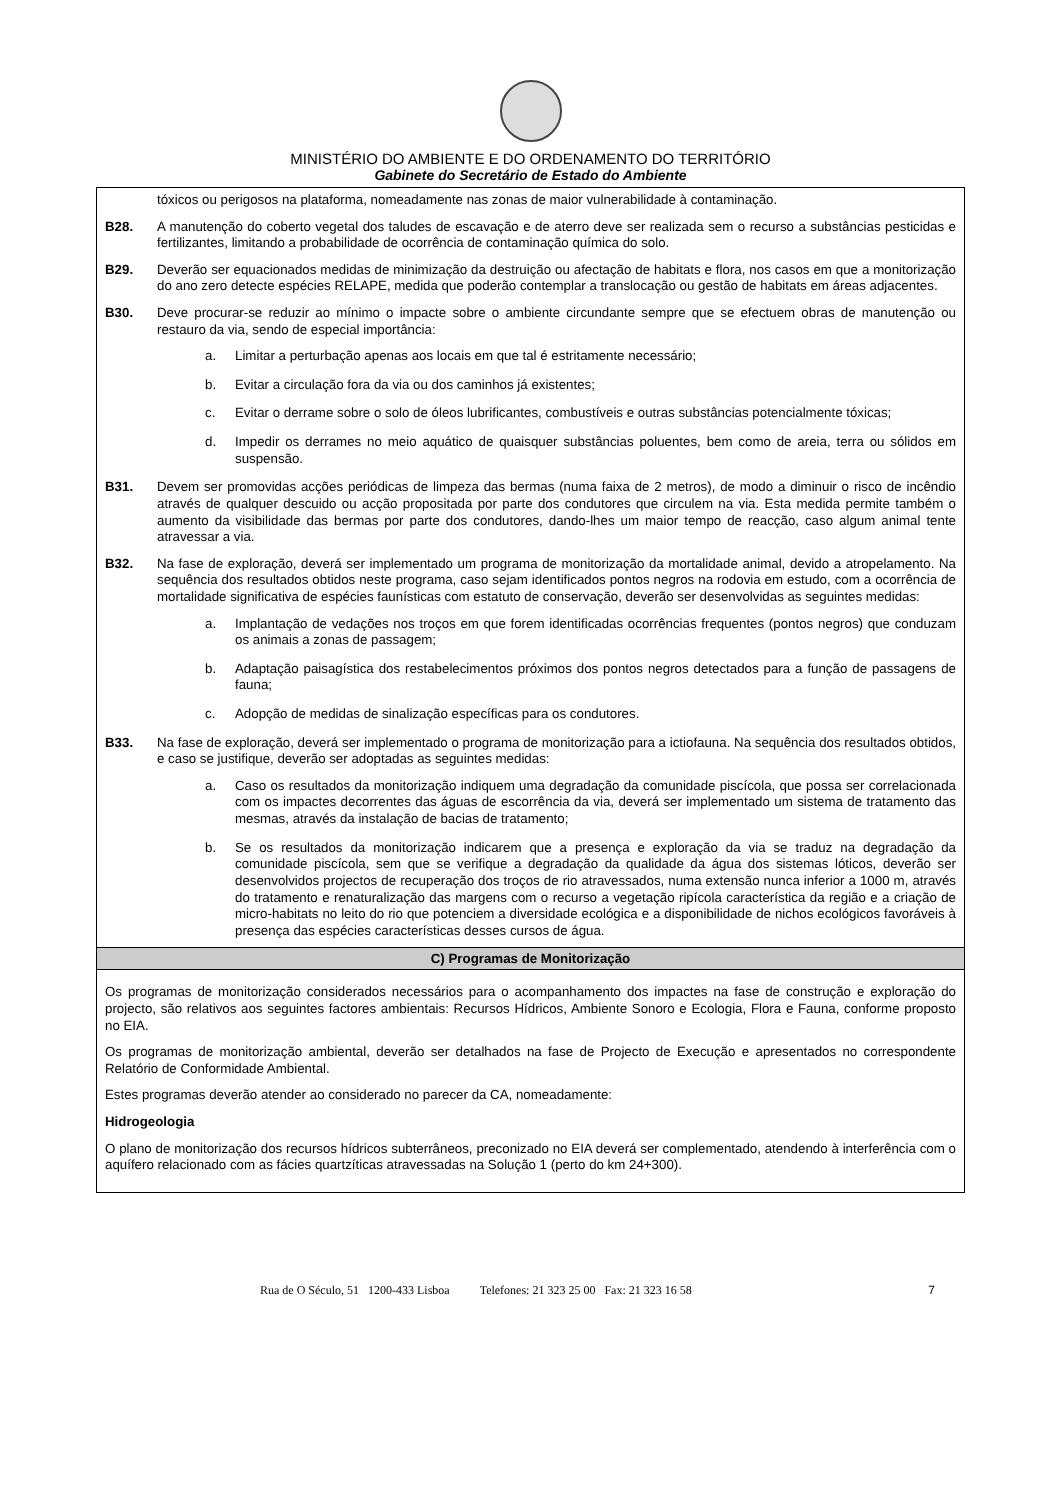MINISTÉRIO DO AMBIENTE E DO ORDENAMENTO DO TERRITÓRIO
Gabinete do Secretário de Estado do Ambiente
tóxicos ou perigosos na plataforma, nomeadamente nas zonas de maior vulnerabilidade à contaminação.
B28.
A manutenção do coberto vegetal dos taludes de escavação e de aterro deve ser realizada sem o recurso a substâncias pesticidas e fertilizantes, limitando a probabilidade de ocorrência de contaminação química do solo.
B29.
Deverão ser equacionados medidas de minimização da destruição ou afectação de habitats e flora, nos casos em que a monitorização do ano zero detecte espécies RELAPE, medida que poderão contemplar a translocação ou gestão de habitats em áreas adjacentes.
B30.
Deve procurar-se reduzir ao mínimo o impacte sobre o ambiente circundante sempre que se efectuem obras de manutenção ou restauro da via, sendo de especial importância:
a.
Limitar a perturbação apenas aos locais em que tal é estritamente necessário;
b.
Evitar a circulação fora da via ou dos caminhos já existentes;
c.
Evitar o derrame sobre o solo de óleos lubrificantes, combustíveis e outras substâncias potencialmente tóxicas;
d.
Impedir os derrames no meio aquático de quaisquer substâncias poluentes, bem como de areia, terra ou sólidos em suspensão.
B31.
Devem ser promovidas acções periódicas de limpeza das bermas (numa faixa de 2 metros), de modo a diminuir o risco de incêndio através de qualquer descuido ou acção propositada por parte dos condutores que circulem na via. Esta medida permite também o aumento da visibilidade das bermas por parte dos condutores, dando-lhes um maior tempo de reacção, caso algum animal tente atravessar a via.
B32.
Na fase de exploração, deverá ser implementado um programa de monitorização da mortalidade animal, devido a atropelamento. Na sequência dos resultados obtidos neste programa, caso sejam identificados pontos negros na rodovia em estudo, com a ocorrência de mortalidade significativa de espécies faunísticas com estatuto de conservação, deverão ser desenvolvidas as seguintes medidas:
a.
Implantação de vedações nos troços em que forem identificadas ocorrências frequentes (pontos negros) que conduzam os animais a zonas de passagem;
b.
Adaptação paisagística dos restabelecimentos próximos dos pontos negros detectados para a função de passagens de fauna;
c.
Adopção de medidas de sinalização específicas para os condutores.
B33.
Na fase de exploração, deverá ser implementado o programa de monitorização para a ictiofauna. Na sequência dos resultados obtidos, e caso se justifique, deverão ser adoptadas as seguintes medidas:
a.
Caso os resultados da monitorização indiquem uma degradação da comunidade piscícola, que possa ser correlacionada com os impactes decorrentes das águas de escorrência da via, deverá ser implementado um sistema de tratamento das mesmas, através da instalação de bacias de tratamento;
b.
Se os resultados da monitorização indicarem que a presença e exploração da via se traduz na degradação da comunidade piscícola, sem que se verifique a degradação da qualidade da água dos sistemas lóticos, deverão ser desenvolvidos projectos de recuperação dos troços de rio atravessados, numa extensão nunca inferior a 1000 m, através do tratamento e renaturalização das margens com o recurso a vegetação ripícola característica da região e a criação de micro-habitats no leito do rio que potenciem a diversidade ecológica e a disponibilidade de nichos ecológicos favoráveis à presença das espécies características desses cursos de água.
C) Programas de Monitorização
Os programas de monitorização considerados necessários para o acompanhamento dos impactes na fase de construção e exploração do projecto, são relativos aos seguintes factores ambientais: Recursos Hídricos, Ambiente Sonoro e Ecologia, Flora e Fauna, conforme proposto no EIA.
Os programas de monitorização ambiental, deverão ser detalhados na fase de Projecto de Execução e apresentados no correspondente Relatório de Conformidade Ambiental.
Estes programas deverão atender ao considerado no parecer da CA, nomeadamente:
Hidrogeologia
O plano de monitorização dos recursos hídricos subterrâneos, preconizado no EIA deverá ser complementado, atendendo à interferência com o aquífero relacionado com as fácies quartzíticas atravessadas na Solução 1 (perto do km 24+300).
Rua de O Século, 51 1200-433 Lisboa Telefones: 21 323 25 00 Fax: 21 323 16 58 7